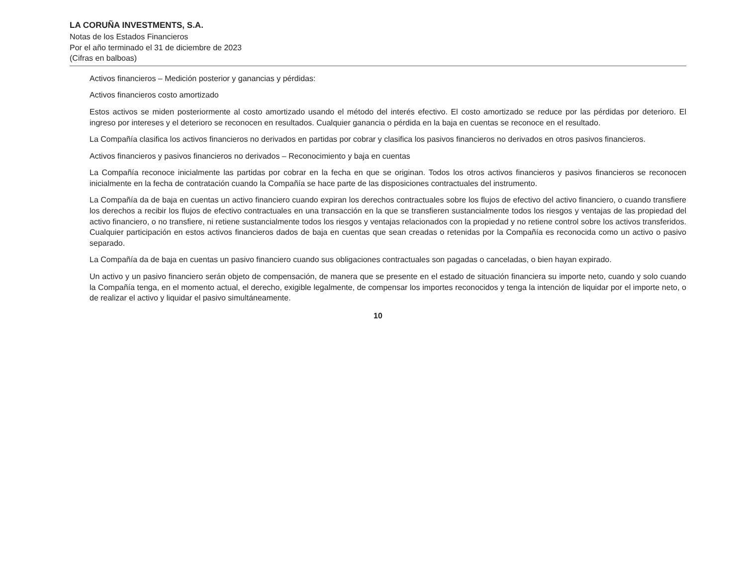LA CORUÑA INVESTMENTS, S.A.
Notas de los Estados Financieros
Por el año terminado el 31 de diciembre de 2023
(Cifras en balboas)
Activos financieros – Medición posterior y ganancias y pérdidas:
Activos financieros costo amortizado
Estos activos se miden posteriormente al costo amortizado usando el método del interés efectivo. El costo amortizado se reduce por las pérdidas por deterioro. El ingreso por intereses y el deterioro se reconocen en resultados. Cualquier ganancia o pérdida en la baja en cuentas se reconoce en el resultado.
La Compañía clasifica los activos financieros no derivados en partidas por cobrar y clasifica los pasivos financieros no derivados en otros pasivos financieros.
Activos financieros y pasivos financieros no derivados – Reconocimiento y baja en cuentas
La Compañía reconoce inicialmente las partidas por cobrar en la fecha en que se originan. Todos los otros activos financieros y pasivos financieros se reconocen inicialmente en la fecha de contratación cuando la Compañía se hace parte de las disposiciones contractuales del instrumento.
La Compañía da de baja en cuentas un activo financiero cuando expiran los derechos contractuales sobre los flujos de efectivo del activo financiero, o cuando transfiere los derechos a recibir los flujos de efectivo contractuales en una transacción en la que se transfieren sustancialmente todos los riesgos y ventajas de las propiedad del activo financiero, o no transfiere, ni retiene sustancialmente todos los riesgos y ventajas relacionados con la propiedad y no retiene control sobre los activos transferidos. Cualquier participación en estos activos financieros dados de baja en cuentas que sean creadas o retenidas por la Compañía es reconocida como un activo o pasivo separado.
La Compañía da de baja en cuentas un pasivo financiero cuando sus obligaciones contractuales son pagadas o canceladas, o bien hayan expirado.
Un activo y un pasivo financiero serán objeto de compensación, de manera que se presente en el estado de situación financiera su importe neto, cuando y solo cuando la Compañía tenga, en el momento actual, el derecho, exigible legalmente, de compensar los importes reconocidos y tenga la intención de liquidar por el importe neto, o de realizar el activo y liquidar el pasivo simultáneamente.
10